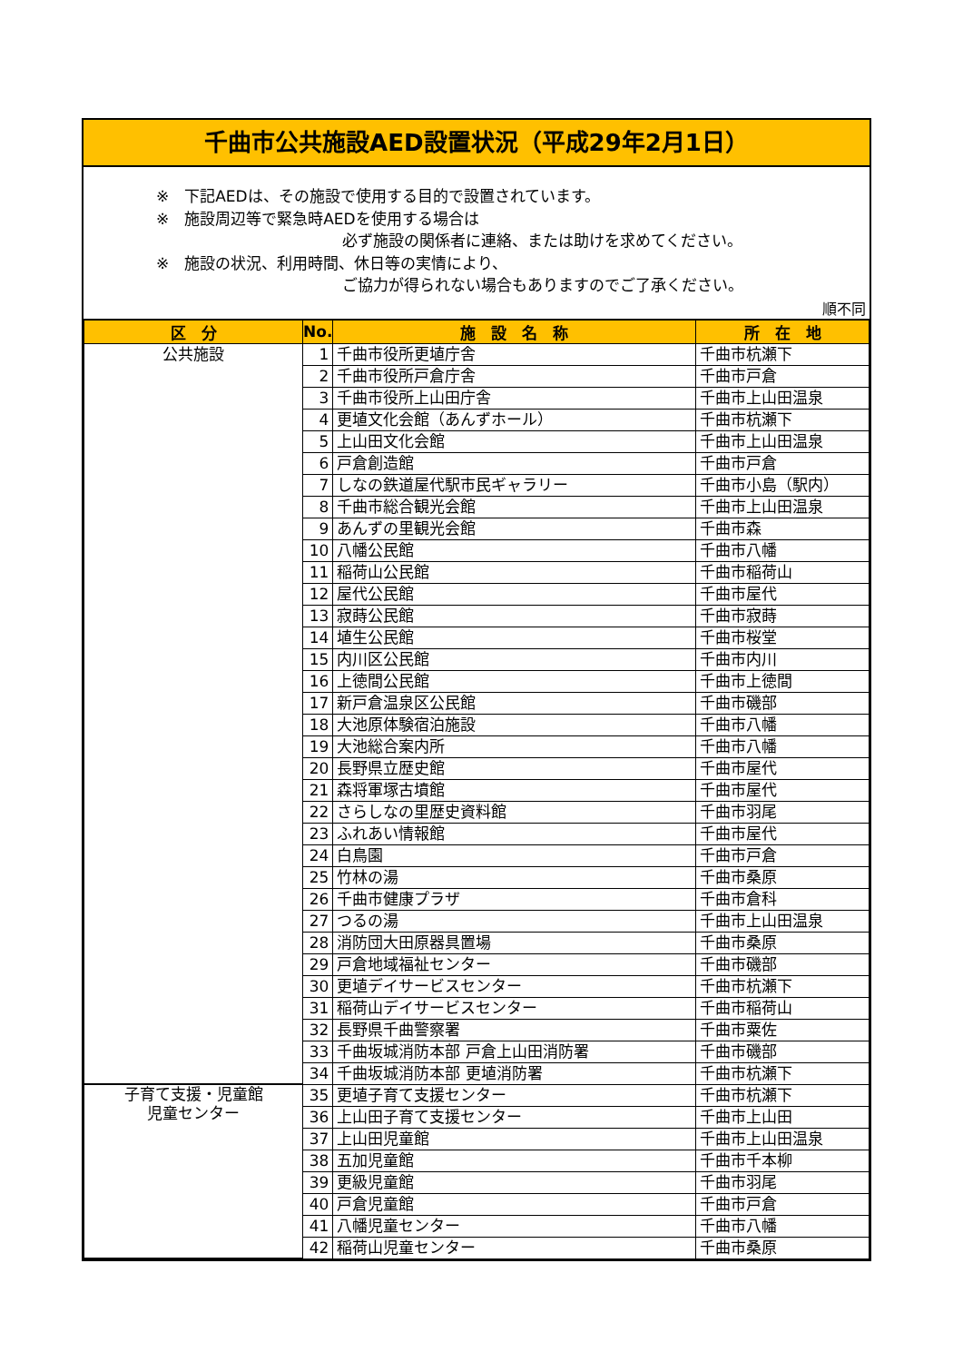千曲市公共施設AED設置状況（平成29年2月1日）
※　下記AEDは、その施設で使用する目的で設置されています。
※　施設周辺等で緊急時AEDを使用する場合は
必ず施設の関係者に連絡、または助けを求めてください。
※　施設の状況、利用時間、休日等の実情により、
ご協力が得られない場合もありますのでご了承ください。
順不同
| 区 分 | No. | 施 設 名 称 | 所 在 地 |
| --- | --- | --- | --- |
| 公共施設 | 1 | 千曲市役所更埴庁舎 | 千曲市杭瀬下 |
| | 2 | 千曲市役所戸倉庁舎 | 千曲市戸倉 |
| | 3 | 千曲市役所上山田庁舎 | 千曲市上山田温泉 |
| | 4 | 更埴文化会館（あんずホール） | 千曲市杭瀬下 |
| | 5 | 上山田文化会館 | 千曲市上山田温泉 |
| | 6 | 戸倉創造館 | 千曲市戸倉 |
| | 7 | しなの鉄道屋代駅市民ギャラリー | 千曲市小島（駅内） |
| | 8 | 千曲市総合観光会館 | 千曲市上山田温泉 |
| | 9 | あんずの里観光会館 | 千曲市森 |
| | 10 | 八幡公民館 | 千曲市八幡 |
| | 11 | 稲荷山公民館 | 千曲市稲荷山 |
| | 12 | 屋代公民館 | 千曲市屋代 |
| | 13 | 寂蒔公民館 | 千曲市寂蒔 |
| | 14 | 埴生公民館 | 千曲市桜堂 |
| | 15 | 内川区公民館 | 千曲市内川 |
| | 16 | 上徳間公民館 | 千曲市上徳間 |
| | 17 | 新戸倉温泉区公民館 | 千曲市磯部 |
| | 18 | 大池原体験宿泊施設 | 千曲市八幡 |
| | 19 | 大池総合案内所 | 千曲市八幡 |
| | 20 | 長野県立歴史館 | 千曲市屋代 |
| | 21 | 森将軍塚古墳館 | 千曲市屋代 |
| | 22 | さらしなの里歴史資料館 | 千曲市羽尾 |
| | 23 | ふれあい情報館 | 千曲市屋代 |
| | 24 | 白鳥園 | 千曲市戸倉 |
| | 25 | 竹林の湯 | 千曲市桑原 |
| | 26 | 千曲市健康プラザ | 千曲市倉科 |
| | 27 | つるの湯 | 千曲市上山田温泉 |
| | 28 | 消防団大田原器具置場 | 千曲市桑原 |
| | 29 | 戸倉地域福祉センター | 千曲市磯部 |
| | 30 | 更埴デイサービスセンター | 千曲市杭瀬下 |
| | 31 | 稲荷山デイサービスセンター | 千曲市稲荷山 |
| | 32 | 長野県千曲警察署 | 千曲市粟佐 |
| | 33 | 千曲坂城消防本部 戸倉上山田消防署 | 千曲市磯部 |
| | 34 | 千曲坂城消防本部 更埴消防署 | 千曲市杭瀬下 |
| 子育て支援・児童館 児童センター | 35 | 更埴子育て支援センター | 千曲市杭瀬下 |
| | 36 | 上山田子育て支援センター | 千曲市上山田 |
| | 37 | 上山田児童館 | 千曲市上山田温泉 |
| | 38 | 五加児童館 | 千曲市千本柳 |
| | 39 | 更級児童館 | 千曲市羽尾 |
| | 40 | 戸倉児童館 | 千曲市戸倉 |
| | 41 | 八幡児童センター | 千曲市八幡 |
| | 42 | 稲荷山児童センター | 千曲市桑原 |